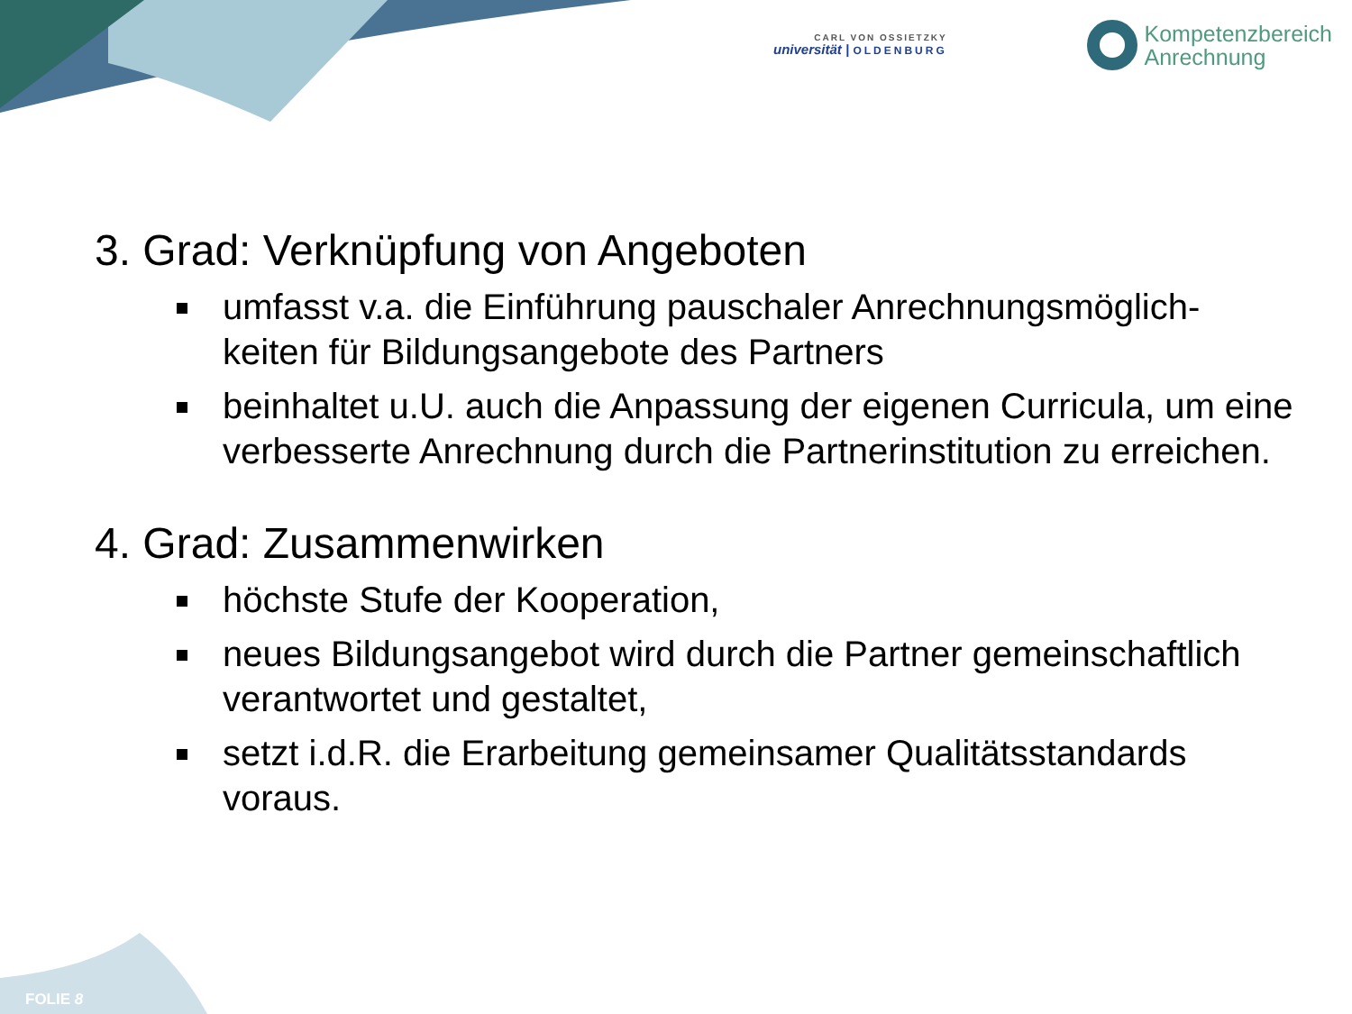CARL VON OSSIETZKY
universität | OLDENBURG
Kompetenzbereich
Anrechnung
3. Grad: Verknüpfung von Angeboten
umfasst v.a. die Einführung pauschaler Anrechnungsmöglich-keiten für Bildungsangebote des Partners
beinhaltet u.U. auch die Anpassung der eigenen Curricula, um eine verbesserte Anrechnung durch die Partnerinstitution zu erreichen.
4. Grad: Zusammenwirken
höchste Stufe der Kooperation,
neues Bildungsangebot wird durch die Partner gemeinschaftlich verantwortet und gestaltet,
setzt i.d.R. die Erarbeitung gemeinsamer Qualitätsstandards voraus.
FOLIE 8